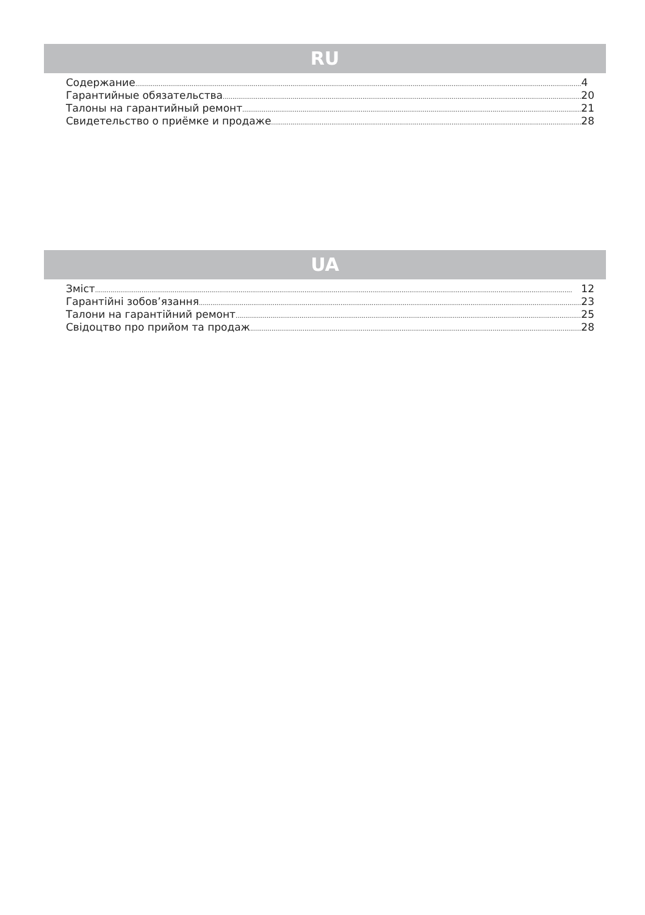RU
Содержание 4
Гарантийные обязательства 20
Талоны на гарантийный ремонт 21
Свидетельство о приёмке и продаже 28
UA
Зміст 12
Гарантійні зобов’язання 23
Талони на гарантійний ремонт 25
Свідоцтво про прийом та продаж 28